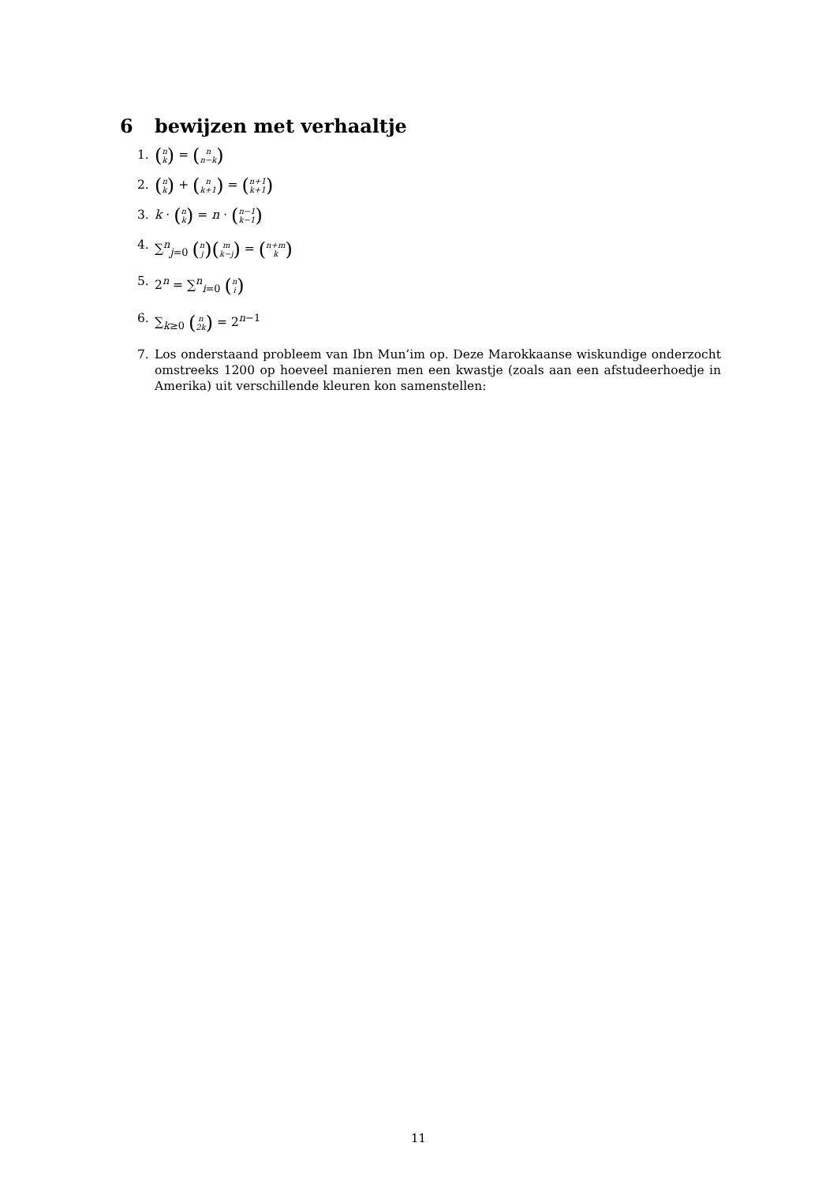6 bewijzen met verhaaltje
1. (n k) = (n n−k)
2. (n k) + (n k+1) = (n+1 k+1)
3. k · (n k) = n · (n−1 k−1)
4. ∑<sup>n</sup><sub>j=0</sub> (n j)(m k−j) = (n+m k)
5. 2<sup>n</sup> = ∑<sup>n</sup><sub>i=0</sub> (n i)
6. ∑<sub>k≥0</sub> (n 2k) = 2<sup>n−1</sup>
7. Los onderstaand probleem van Ibn Mun’im op. Deze Marokkaanse wiskundige onderzocht omstreeks 1200 op hoeveel manieren men een kwastje (zoals aan een afstudeerhoedje in Amerika) uit verschillende kleuren kon samenstellen:
11